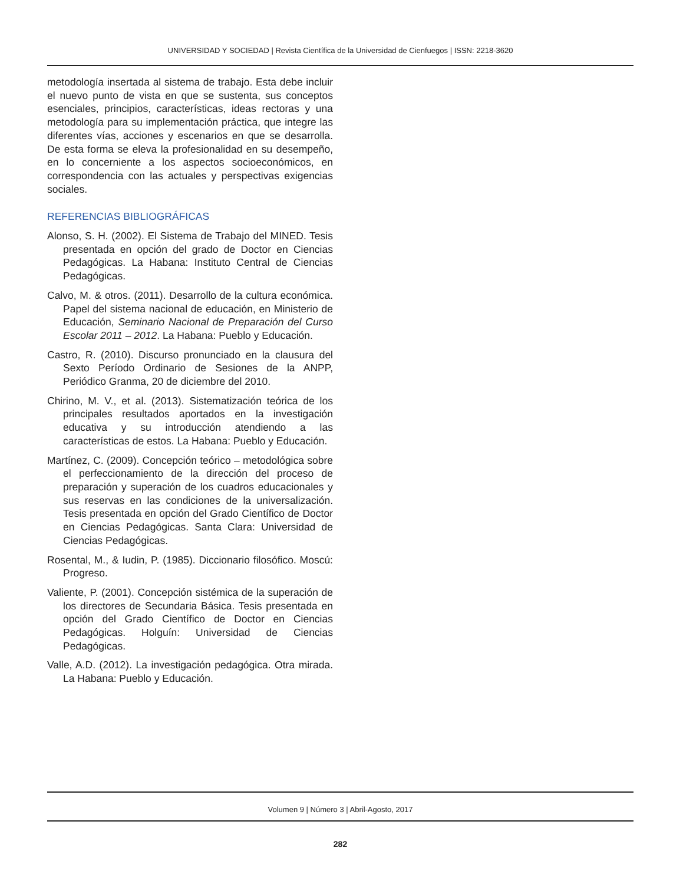UNIVERSIDAD Y SOCIEDAD | Revista Científica de la Universidad de Cienfuegos | ISSN: 2218-3620
metodología insertada al sistema de trabajo. Esta debe incluir el nuevo punto de vista en que se sustenta, sus conceptos esenciales, principios, características, ideas rectoras y una metodología para su implementación práctica, que integre las diferentes vías, acciones y escenarios en que se desarrolla. De esta forma se eleva la profesionalidad en su desempeño, en lo concerniente a los aspectos socioeconómicos, en correspondencia con las actuales y perspectivas exigencias sociales.
REFERENCIAS BIBLIOGRÁFICAS
Alonso, S. H. (2002). El Sistema de Trabajo del MINED. Tesis presentada en opción del grado de Doctor en Ciencias Pedagógicas. La Habana: Instituto Central de Ciencias Pedagógicas.
Calvo, M. & otros. (2011). Desarrollo de la cultura económica. Papel del sistema nacional de educación, en Ministerio de Educación, Seminario Nacional de Preparación del Curso Escolar 2011 – 2012. La Habana: Pueblo y Educación.
Castro, R. (2010). Discurso pronunciado en la clausura del Sexto Período Ordinario de Sesiones de la ANPP, Periódico Granma, 20 de diciembre del 2010.
Chirino, M. V., et al. (2013). Sistematización teórica de los principales resultados aportados en la investigación educativa y su introducción atendiendo a las características de estos. La Habana: Pueblo y Educación.
Martínez, C. (2009). Concepción teórico – metodológica sobre el perfeccionamiento de la dirección del proceso de preparación y superación de los cuadros educacionales y sus reservas en las condiciones de la universalización. Tesis presentada en opción del Grado Científico de Doctor en Ciencias Pedagógicas. Santa Clara: Universidad de Ciencias Pedagógicas.
Rosental, M., & Iudin, P. (1985). Diccionario filosófico. Moscú: Progreso.
Valiente, P. (2001). Concepción sistémica de la superación de los directores de Secundaria Básica. Tesis presentada en opción del Grado Científico de Doctor en Ciencias Pedagógicas. Holguín: Universidad de Ciencias Pedagógicas.
Valle, A.D. (2012). La investigación pedagógica. Otra mirada. La Habana: Pueblo y Educación.
Volumen 9 | Número 3 | Abril-Agosto, 2017
282